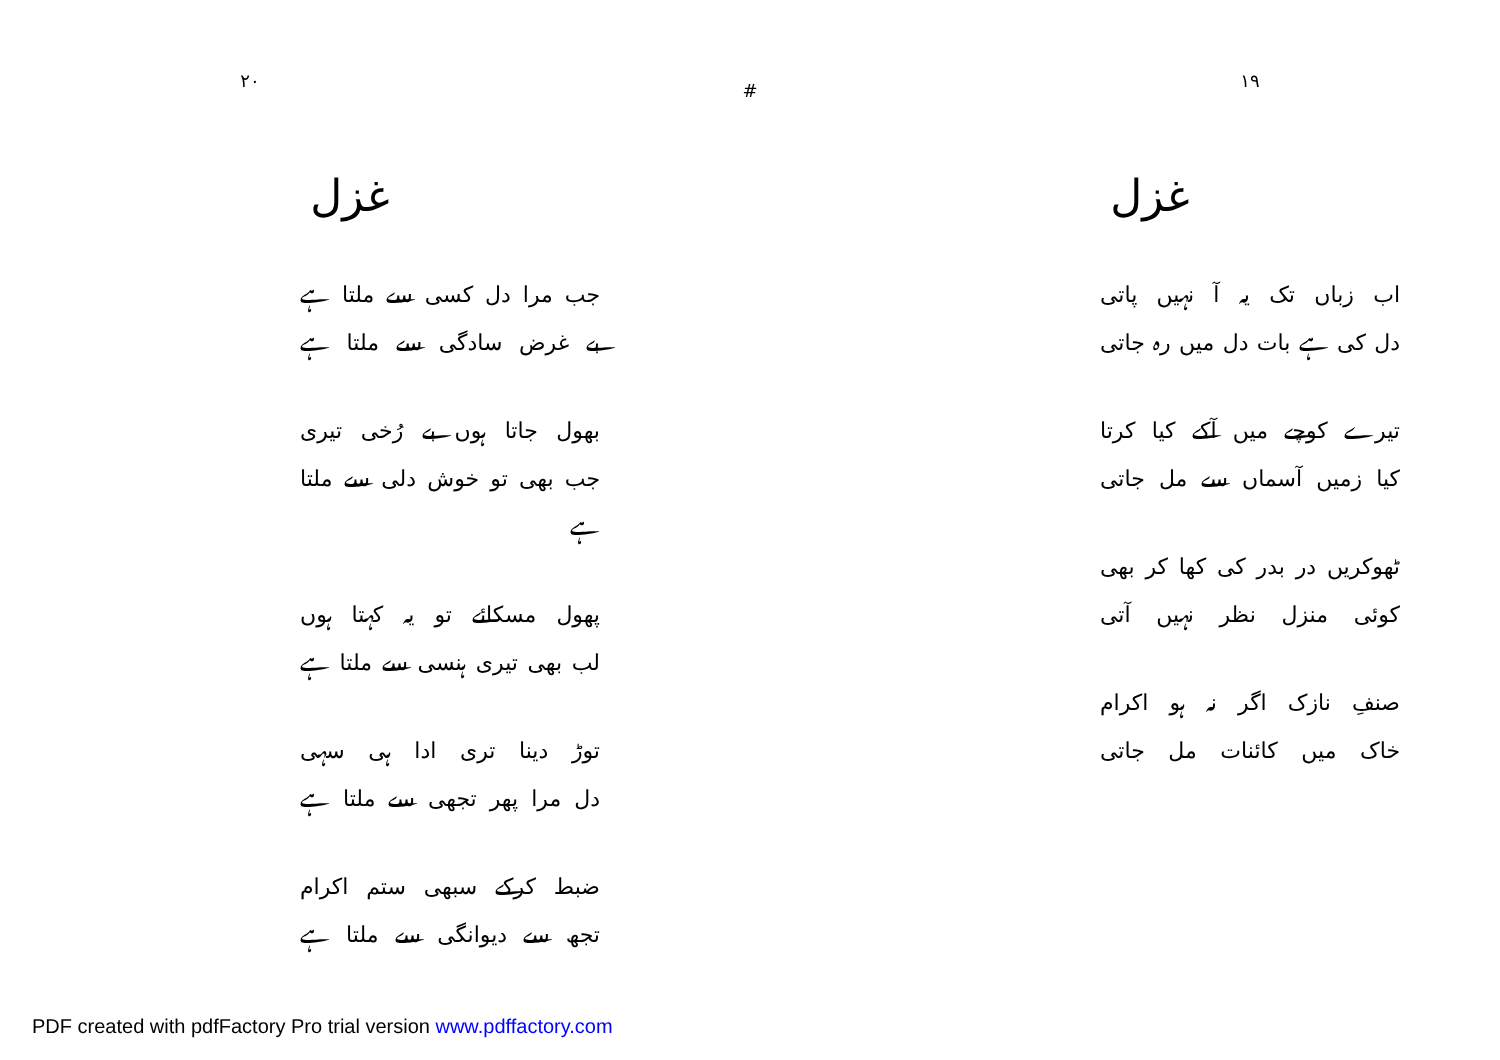۲۰
#
۱۹
غزل
جب مرا دل کسی سے ملتا ہے
بے غرض سادگی سے ملتا ہے
بھول جاتا ہوں بے رُخی تیری
جب بھی تو خوش دلی سے ملتا ہے
پھول مسکائے تو یہ کہتا ہوں
لب بھی تیری ہنسی سے ملتا ہے
توڑ دینا تری ادا ہی سہی
دل مرا پھر تجھی سے ملتا ہے
ضبط کرکے سبھی ستم اکرام
تجھ سے دیوانگی سے ملتا ہے
غزل
اب زباں تک یہ آ نہیں پاتی
دل کی ہے بات دل میں رہ جاتی
تیرے کوچے میں آکے کیا کرتا
کیا زمیں آسماں سے مل جاتی
ٹھوکریں در بدر کی کھا کر بھی
کوئی منزل نظر نہیں آتی
صنفِ نازک اگر نہ ہو اکرام
خاک میں کائنات مل جاتی
PDF created with pdfFactory Pro trial version www.pdffactory.com